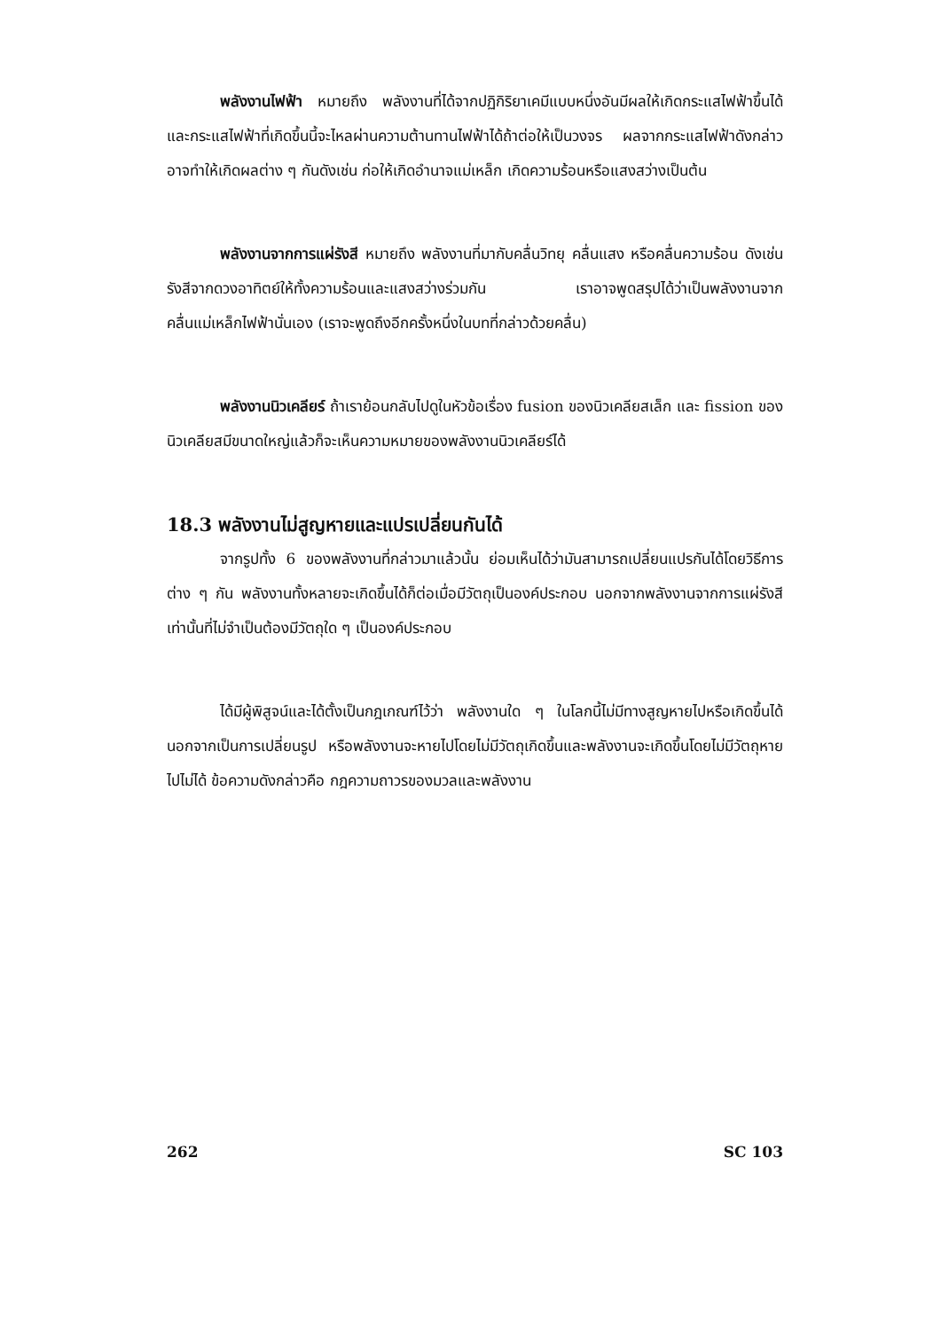พลังงานไฟฟ้า หมายถึง พลังงานที่ได้จากปฏิกิริยาเคมีแบบหนึ่งอันมีผลให้เกิดกระแสไฟฟ้าขึ้นได้ และกระแสไฟฟ้าที่เกิดขึ้นนี้จะไหลผ่านความต้านทานไฟฟ้าได้ถ้าต่อให้เป็นวงจร ผลจากกระแสไฟฟ้าดังกล่าวอาจทำให้เกิดผลต่าง ๆ กันดังเช่น ก่อให้เกิดอำนาจแม่เหล็ก เกิดความร้อนหรือแสงสว่างเป็นต้น
พลังงานจากการแผ่รังสี หมายถึง พลังงานที่มากับคลื่นวิทยุ คลื่นแสง หรือคลื่นความร้อน ดังเช่นรังสีจากดวงอาทิตย์ให้ทั้งความร้อนและแสงสว่างร่วมกัน เราอาจพูดสรุปได้ว่าเป็นพลังงานจากคลื่นแม่เหล็กไฟฟ้านั่นเอง (เราจะพูดถึงอีกครั้งหนึ่งในบทที่กล่าวด้วยคลื่น)
พลังงานนิวเคลียร์ ถ้าเราย้อนกลับไปดูในหัวข้อเรื่อง fusion ของนิวเคลียสเล็ก และ fission ของนิวเคลียสมีขนาดใหญ่แล้วก็จะเห็นความหมายของพลังงานนิวเคลียร์ได้
18.3 พลังงานไม่สูญหายและแปรเปลี่ยนกันได้
จากรูปทั้ง 6 ของพลังงานที่กล่าวมาแล้วนั้น ย่อมเห็นได้ว่ามันสามารถเปลี่ยนแปรกันได้โดยวิธีการต่าง ๆ กัน พลังงานทั้งหลายจะเกิดขึ้นได้ก็ต่อเมื่อมีวัตถุเป็นองค์ประกอบ นอกจากพลังงานจากการแผ่รังสีเท่านั้นที่ไม่จำเป็นต้องมีวัตถุใด ๆ เป็นองค์ประกอบ
ได้มีผู้พิสูจน์และได้ตั้งเป็นกฎเกณฑ์ไว้ว่า พลังงานใด ๆ ในโลกนี้ไม่มีทางสูญหายไปหรือเกิดขึ้นได้ นอกจากเป็นการเปลี่ยนรูป หรือพลังงานจะหายไปโดยไม่มีวัตถุเกิดขึ้นและพลังงานจะเกิดขึ้นโดยไม่มีวัตถุหายไปไม่ได้ ข้อความดังกล่าวคือ กฎความถาวรของมวลและพลังงาน
262 SC 103